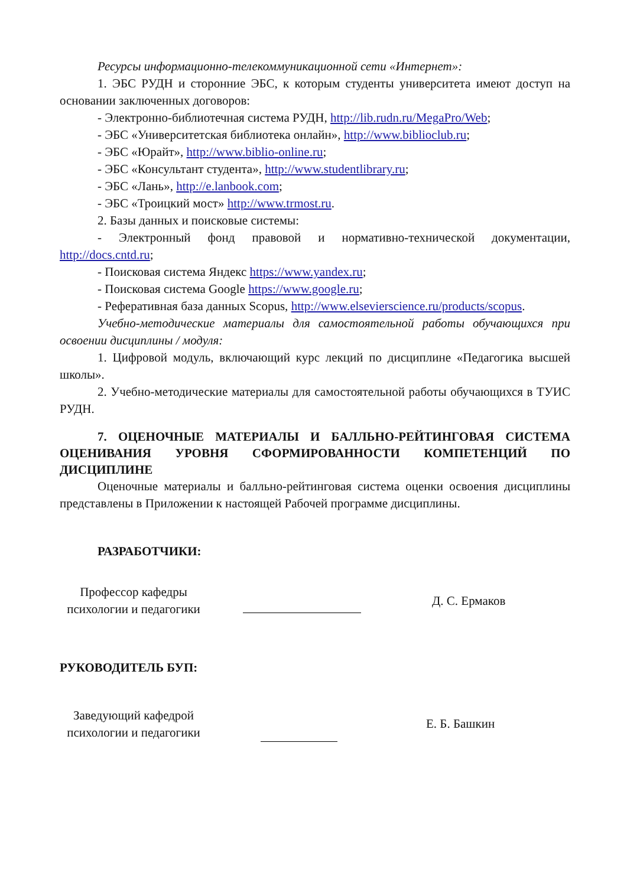Ресурсы информационно-телекоммуникационной сети «Интернет»:
1. ЭБС РУДН и сторонние ЭБС, к которым студенты университета имеют доступ на основании заключенных договоров:
- Электронно-библиотечная система РУДН, http://lib.rudn.ru/MegaPro/Web;
- ЭБС «Университетская библиотека онлайн», http://www.biblioclub.ru;
- ЭБС «Юрайт», http://www.biblio-online.ru;
- ЭБС «Консультант студента», http://www.studentlibrary.ru;
- ЭБС «Лань», http://e.lanbook.com;
- ЭБС «Троицкий мост» http://www.trmost.ru.
2. Базы данных и поисковые системы:
- Электронный фонд правовой и нормативно-технической документации, http://docs.cntd.ru;
- Поисковая система Яндекс https://www.yandex.ru;
- Поисковая система Google https://www.google.ru;
- Реферативная база данных Scopus, http://www.elsevierscience.ru/products/scopus.
Учебно-методические материалы для самостоятельной работы обучающихся при освоении дисциплины / модуля:
1. Цифровой модуль, включающий курс лекций по дисциплине «Педагогика высшей школы».
2. Учебно-методические материалы для самостоятельной работы обучающихся в ТУИС РУДН.
7. ОЦЕНОЧНЫЕ МАТЕРИАЛЫ И БАЛЛЬНО-РЕЙТИНГОВАЯ СИСТЕМА ОЦЕНИВАНИЯ УРОВНЯ СФОРМИРОВАННОСТИ КОМПЕТЕНЦИЙ ПО ДИСЦИПЛИНЕ
Оценочные материалы и балльно-рейтинговая система оценки освоения дисциплины представлены в Приложении к настоящей Рабочей программе дисциплины.
РАЗРАБОТЧИКИ:
Профессор кафедры
психологии и педагогики
Д. С. Ермаков
РУКОВОДИТЕЛЬ БУП:
Заведующий кафедрой
психологии и педагогики
Е. Б. Башкин